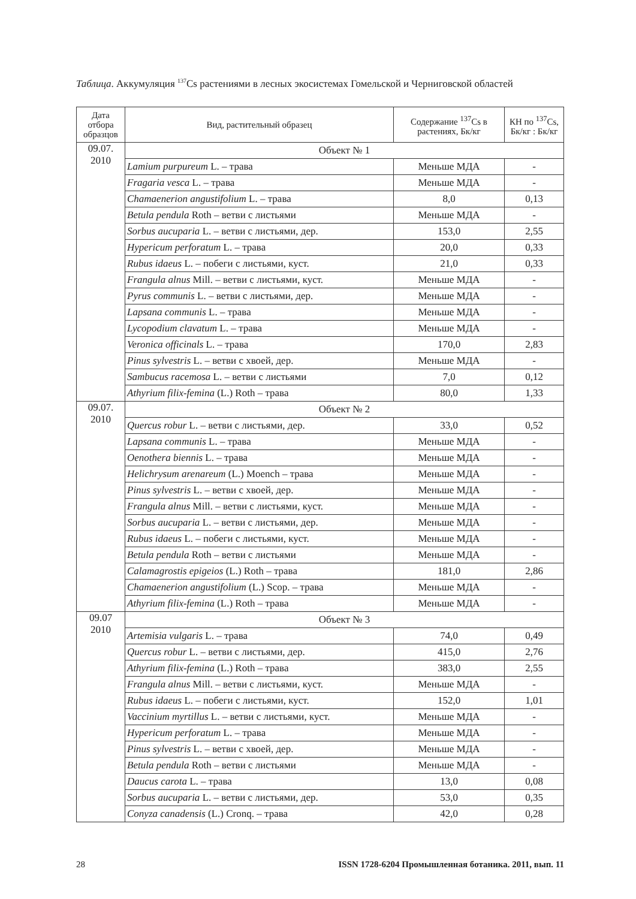Таблица. Аккумуляция <sup>137</sup>Cs растениями в лесных экосистемах Гомельской и Черниговской областей
| Дата отбора образцов | Вид, растительный образец | Содержание <sup>137</sup>Cs в растениях, Бк/кг | КН по <sup>137</sup>Cs, Бк/кг : Бк/кг |
| --- | --- | --- | --- |
| 09.07. 2010 | Объект № 1 | | |
| | Lamium purpureum L. – трава | Меньше МДА | - |
| | Fragaria vesca L. – трава | Меньше МДА | - |
| | Chamaenerion angustifolium L. – трава | 8,0 | 0,13 |
| | Betula pendula Roth – ветви с листьями | Меньше МДА | - |
| | Sorbus aucuparia L. – ветви с листьями, дер. | 153,0 | 2,55 |
| | Hypericum perforatum L. – трава | 20,0 | 0,33 |
| | Rubus idaeus L. – побеги с листьями, куст. | 21,0 | 0,33 |
| | Frangula alnus Mill. – ветви с листьями, куст. | Меньше МДА | - |
| | Pyrus communis L. – ветви с листьями, дер. | Меньше МДА | - |
| | Lapsana communis L. – трава | Меньше МДА | - |
| | Lycopodium clavatum L. – трава | Меньше МДА | - |
| | Veronica officinals L. – трава | 170,0 | 2,83 |
| | Pinus sylvestris L. – ветви с хвоей, дер. | Меньше МДА | - |
| | Sambucus racemosa L. – ветви с листьями | 7,0 | 0,12 |
| | Athyrium filix-femina (L.) Roth – трава | 80,0 | 1,33 |
| 09.07. 2010 | Объект № 2 | | |
| | Quercus robur L. – ветви с листьями, дер. | 33,0 | 0,52 |
| | Lapsana communis L. – трава | Меньше МДА | - |
| | Oenothera biennis L. – трава | Меньше МДА | - |
| | Helichrysum arenareum (L.) Moench – трава | Меньше МДА | - |
| | Pinus sylvestris L. – ветви с хвоей, дер. | Меньше МДА | - |
| | Frangula alnus Mill. – ветви с листьями, куст. | Меньше МДА | - |
| | Sorbus aucuparia L. – ветви с листьями, дер. | Меньше МДА | - |
| | Rubus idaeus L. – побеги с листьями, куст. | Меньше МДА | - |
| | Betula pendula Roth – ветви с листьями | Меньше МДА | - |
| | Calamagrostis epigeios (L.) Roth – трава | 181,0 | 2,86 |
| | Chamaenerion angustifolium (L.) Scop. – трава | Меньше МДА | - |
| | Athyrium filix-femina (L.) Roth – трава | Меньше МДА | - |
| 09.07 2010 | Объект № 3 | | |
| | Artemisia vulgaris L. – трава | 74,0 | 0,49 |
| | Quercus robur L. – ветви с листьями, дер. | 415,0 | 2,76 |
| | Athyrium filix-femina (L.) Roth – трава | 383,0 | 2,55 |
| | Frangula alnus Mill. – ветви с листьями, куст. | Меньше МДА | - |
| | Rubus idaeus L. – побеги с листьями, куст. | 152,0 | 1,01 |
| | Vaccinium myrtillus L. – ветви с листьями, куст. | Меньше МДА | - |
| | Hypericum perforatum L. – трава | Меньше МДА | - |
| | Pinus sylvestris L. – ветви с хвоей, дер. | Меньше МДА | - |
| | Betula pendula Roth – ветви с листьями | Меньше МДА | - |
| | Daucus carota L. – трава | 13,0 | 0,08 |
| | Sorbus aucuparia L. – ветви с листьями, дер. | 53,0 | 0,35 |
| | Conyza canadensis (L.) Cronq. – трава | 42,0 | 0,28 |
28 ISSN 1728-6204 Промышленная ботаника. 2011, вып. 11